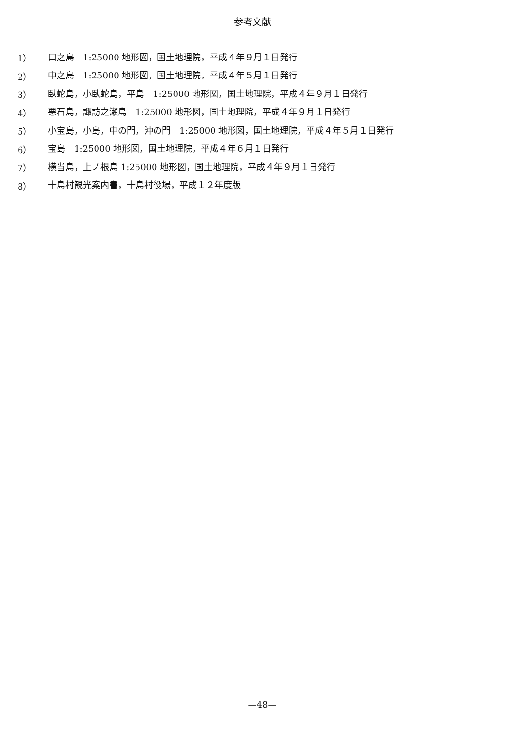参考文献
1） 口之島　1:25000 地形図，国土地理院，平成４年９月１日発行
2） 中之島　1:25000 地形図，国土地理院，平成４年５月１日発行
3） 臥蛇島，小臥蛇島，平島　1:25000 地形図，国土地理院，平成４年９月１日発行
4） 悪石島，諏訪之瀬島　1:25000 地形図，国土地理院，平成４年９月１日発行
5） 小宝島，小島，中の門，沖の門　1:25000 地形図，国土地理院，平成４年５月１日発行
6） 宝島　1:25000 地形図，国土地理院，平成４年６月１日発行
7） 横当島，上ノ根島 1:25000 地形図，国土地理院，平成４年９月１日発行
8） 十島村観光案内書，十島村役場，平成１２年度版
—48—